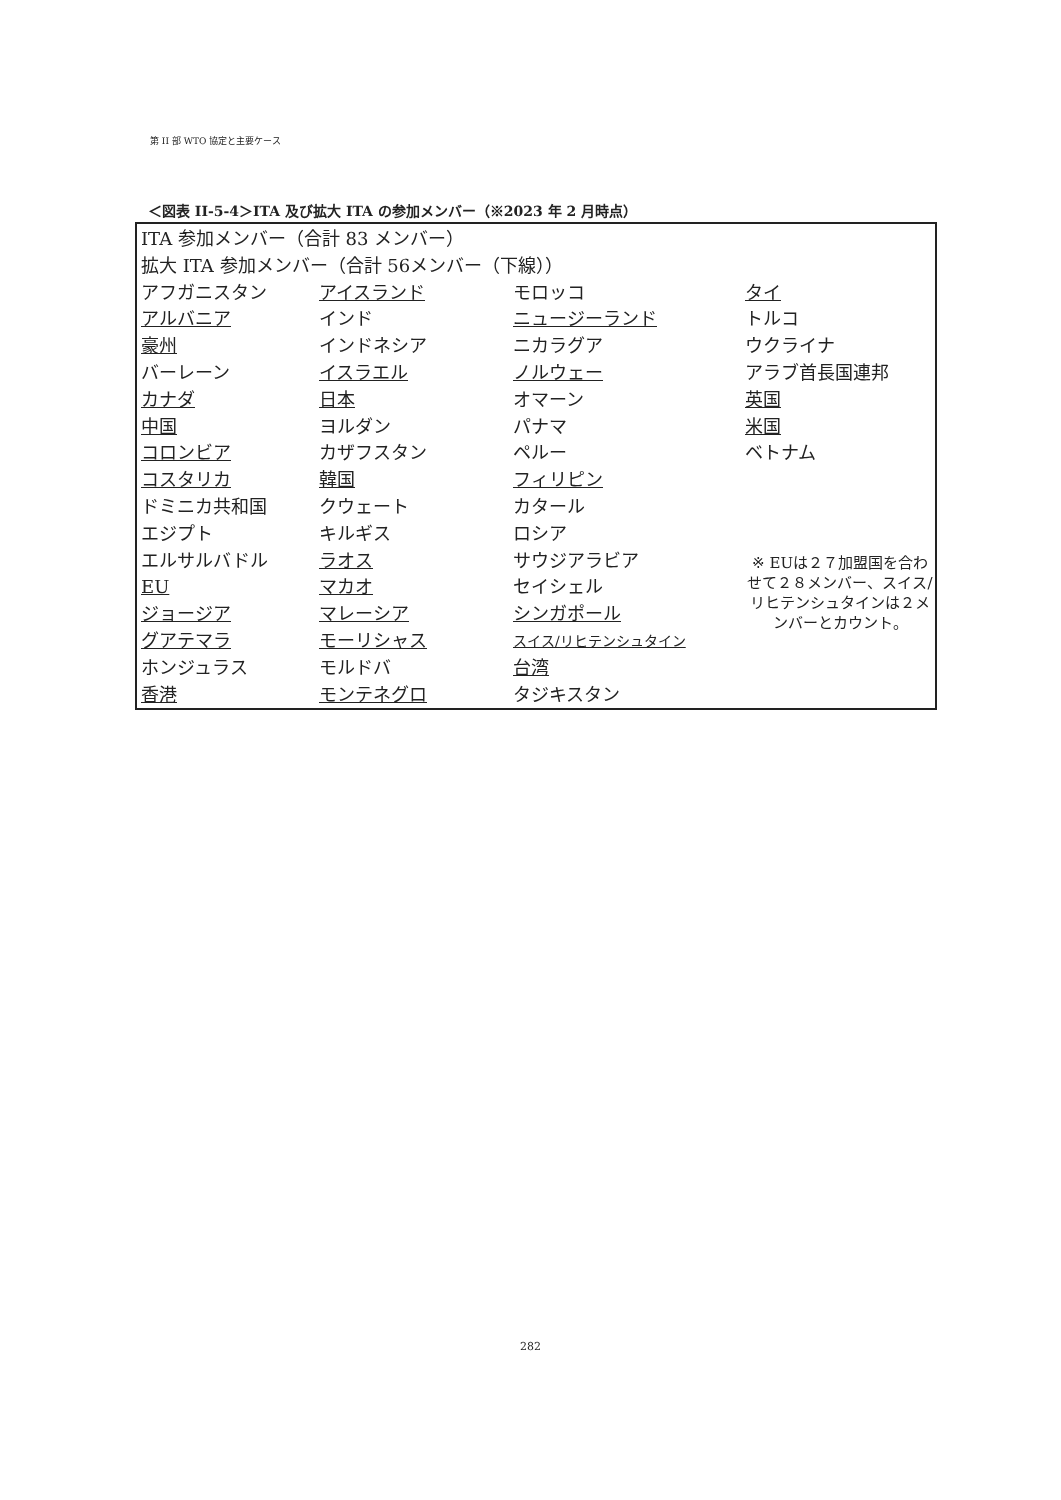第 II 部 WTO 協定と主要ケース
＜図表 II-5-4＞ITA 及び拡大 ITA の参加メンバー（※2023 年 2 月時点）
ITA 参加メンバー（合計 83 メンバー）
拡大 ITA 参加メンバー（合計 56メンバー（下線））
| アフガニスタン | アイスランド | モロッコ | タイ |
| アルバニア | インド | ニュージーランド | トルコ |
| 豪州 | インドネシア | ニカラグア | ウクライナ |
| バーレーン | イスラエル | ノルウェー | アラブ首長国連邦 |
| カナダ | 日本 | オマーン | 英国 |
| 中国 | ヨルダン | パナマ | 米国 |
| コロンビア | カザフスタン | ペルー | ベトナム |
| コスタリカ | 韓国 | フィリピン | |
| ドミニカ共和国 | クウェート | カタール | |
| エジプト | キルギス | ロシア | |
| エルサルバドル | ラオス | サウジアラビア | ※ EUは２７加盟国を合わせて２８メンバー、スイス/リヒテンシュタインは２メンバーとカウント。 |
| EU | マカオ | セイシェル | |
| ジョージア | マレーシア | シンガポール | |
| グアテマラ | モーリシャス | スイス/リヒテンシュタイン | |
| ホンジュラス | モルドバ | 台湾 | |
| 香港 | モンテネグロ | タジキスタン | |
282